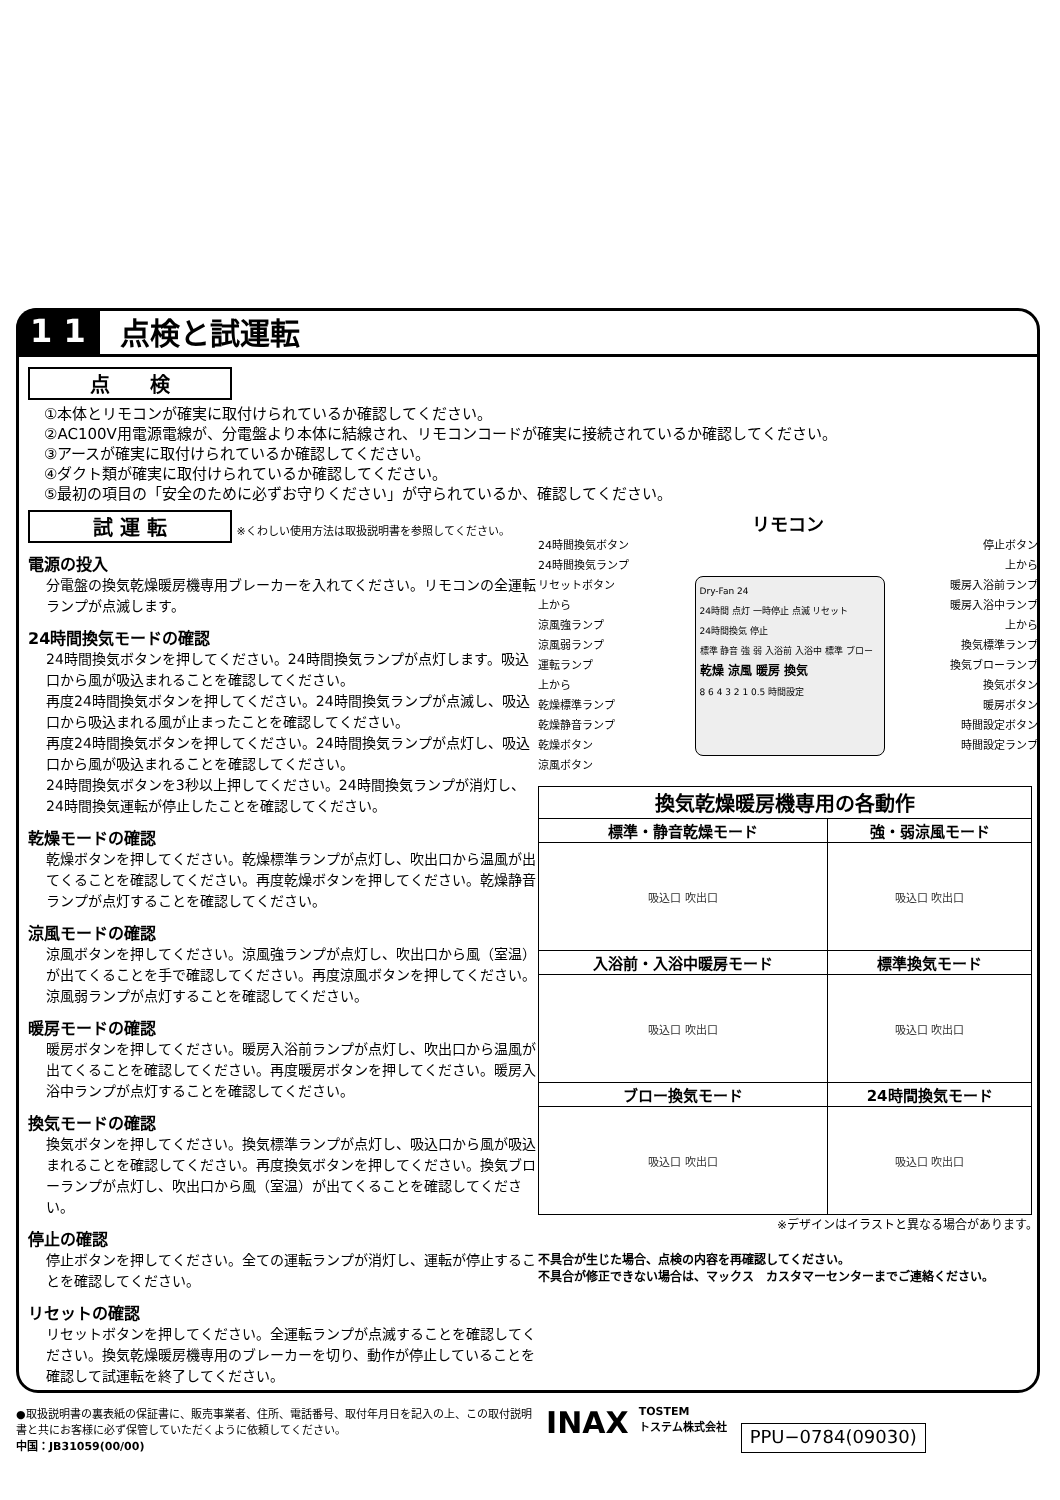1 1
点検と試運転
点　　検
①本体とリモコンが確実に取付けられているか確認してください。
②AC100V用電源電線が、分電盤より本体に結線され、リモコンコードが確実に接続されているか確認してください。
③アースが確実に取付けられているか確認してください。
④ダクト類が確実に取付けられているか確認してください。
⑤最初の項目の「安全のために必ずお守りください」が守られているか、確認してください。
試 運 転 ※くわしい使用方法は取扱説明書を参照してください。
電源の投入
分電盤の換気乾燥暖房機専用ブレーカーを入れてください。リモコンの全運転ランプが点滅します。
24時間換気モードの確認
24時間換気ボタンを押してください。24時間換気ランプが点灯します。吸込口から風が吸込まれることを確認してください。
再度24時間換気ボタンを押してください。24時間換気ランプが点滅し、吸込口から吸込まれる風が止まったことを確認してください。
再度24時間換気ボタンを押してください。24時間換気ランプが点灯し、吸込口から風が吸込まれることを確認してください。
24時間換気ボタンを3秒以上押してください。24時間換気ランプが消灯し、24時間換気運転が停止したことを確認してください。
乾燥モードの確認
乾燥ボタンを押してください。乾燥標準ランプが点灯し、吹出口から温風が出てくることを確認してください。再度乾燥ボタンを押してください。乾燥静音ランプが点灯することを確認してください。
涼風モードの確認
涼風ボタンを押してください。涼風強ランプが点灯し、吹出口から風（室温）が出てくることを手で確認してください。再度涼風ボタンを押してください。涼風弱ランプが点灯することを確認してください。
暖房モードの確認
暖房ボタンを押してください。暖房入浴前ランプが点灯し、吹出口から温風が出てくることを確認してください。再度暖房ボタンを押してください。暖房入浴中ランプが点灯することを確認してください。
換気モードの確認
換気ボタンを押してください。換気標準ランプが点灯し、吸込口から風が吸込まれることを確認してください。再度換気ボタンを押してください。換気ブローランプが点灯し、吹出口から風（室温）が出てくることを確認してください。
停止の確認
停止ボタンを押してください。全ての運転ランプが消灯し、運転が停止することを確認してください。
リセットの確認
リセットボタンを押してください。全運転ランプが点滅することを確認してください。換気乾燥暖房機専用のブレーカーを切り、動作が停止していることを確認して試運転を終了してください。
リモコン
24時間換気ボタン
24時間換気ランプ
リセットボタン
上から
涼風強ランプ
涼風弱ランプ
運転ランプ
上から
乾燥標準ランプ
乾燥静音ランプ
乾燥ボタン
涼風ボタン
Dry-Fan 24
24時間 点灯 一時停止 点滅 リセット
24時間換気 停止
標準 静音 強 弱 入浴前 入浴中 標準 ブロー
乾燥 涼風 暖房 換気
8 6 4 3 2 1 0.5 時間設定
停止ボタン
上から
暖房入浴前ランプ
暖房入浴中ランプ
上から
換気標準ランプ
換気ブローランプ
換気ボタン
暖房ボタン
時間設定ボタン
時間設定ランプ
| 換気乾燥暖房機専用の各動作 | |
| --- | --- |
| 標準・静音乾燥モード | 強・弱涼風モード |
| 吸込口 吹出口 | 吸込口 吹出口 |
| 入浴前・入浴中暖房モード | 標準換気モード |
| 吸込口 吹出口 | 吸込口 吹出口 |
| ブロー換気モード | 24時間換気モード |
| 吸込口 吹出口 | 吸込口 吹出口 |
※デザインはイラストと異なる場合があります。
不具合が生じた場合、点検の内容を再確認してください。
不具合が修正できない場合は、マックス　カスタマーセンターまでご連絡ください。
●取扱説明書の裏表紙の保証書に、販売事業者、住所、電話番号、取付年月日を記入の上、この取付説明書と共にお客様に必ず保管していただくように依頼してください。
中国：JB31059(00/00)
INAX
TOSTEM
トステム株式会社
PPU−0784(09030)